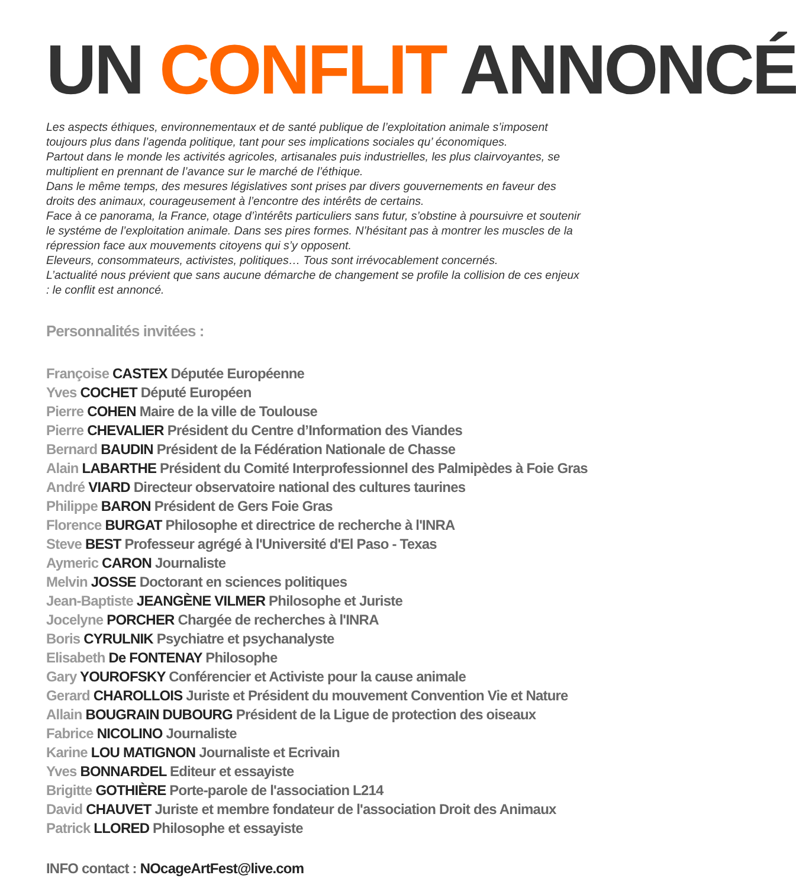UN CONFLIT ANNONCÉ
Les aspects éthiques, environnementaux et de santé publique de l’exploitation animale s’imposent toujours plus dans l’agenda politique, tant pour ses implications sociales qu’ économiques.
Partout dans le monde les activités agricoles, artisanales puis industrielles, les plus clairvoyantes, se multiplient en prennant de l’avance sur le marché de l’éthique.
Dans le même temps, des mesures législatives sont prises par divers gouvernements en faveur des droits des animaux, courageusement à l’encontre des intérêts de certains.
Face à ce panorama, la France, otage d’ìntérêts particuliers sans futur, s’obstine à poursuivre et soutenir le systéme de l’exploitation animale. Dans ses pires formes. N’hésitant pas à montrer les muscles de la répression face aux mouvements citoyens qui s’y opposent.
Eleveurs, consommateurs, activistes, politiques… Tous sont irrévocablement concernés.
L’actualité nous prévient que sans aucune démarche de changement se profile la collision de ces enjeux : le conflit est annoncé.
Personnalités invitées :
Françoise CASTEX Députée Européenne
Yves COCHET Député Européen
Pierre COHEN Maire de la ville de Toulouse
Pierre CHEVALIER Président du Centre d’Information des Viandes
Bernard BAUDIN Président de la Fédération Nationale de Chasse
Alain LABARTHE Président du Comité Interprofessionnel des Palmipèdes à Foie Gras
André VIARD Directeur observatoire national des cultures taurines
Philippe BARON Président de Gers Foie Gras
Florence BURGAT Philosophe et directrice de recherche à l'INRA
Steve BEST Professeur agrégé à l'Université d'El Paso - Texas
Aymeric CARON Journaliste
Melvin JOSSE Doctorant en sciences politiques
Jean-Baptiste JEANGÈNE VILMER Philosophe et Juriste
Jocelyne PORCHER Chargée de recherches à l'INRA
Boris CYRULNIK Psychiatre et psychanalyste
Elisabeth De FONTENAY Philosophe
Gary YOUROFSKY Conférencier et Activiste pour la cause animale
Gerard CHAROLLOIS Juriste et Président du mouvement Convention Vie et Nature
Allain BOUGRAIN DUBOURG Président de la Ligue de protection des oiseaux
Fabrice NICOLINO Journaliste
Karine LOU MATIGNON Journaliste et Ecrivain
Yves BONNARDEL Editeur et essayiste
Brigitte GOTHIÈRE Porte-parole de l'association L214
David CHAUVET Juriste et membre fondateur de l'association Droit des Animaux
Patrick LLORED Philosophe et essayiste
INFO contact : NOcageArtFest@live.com